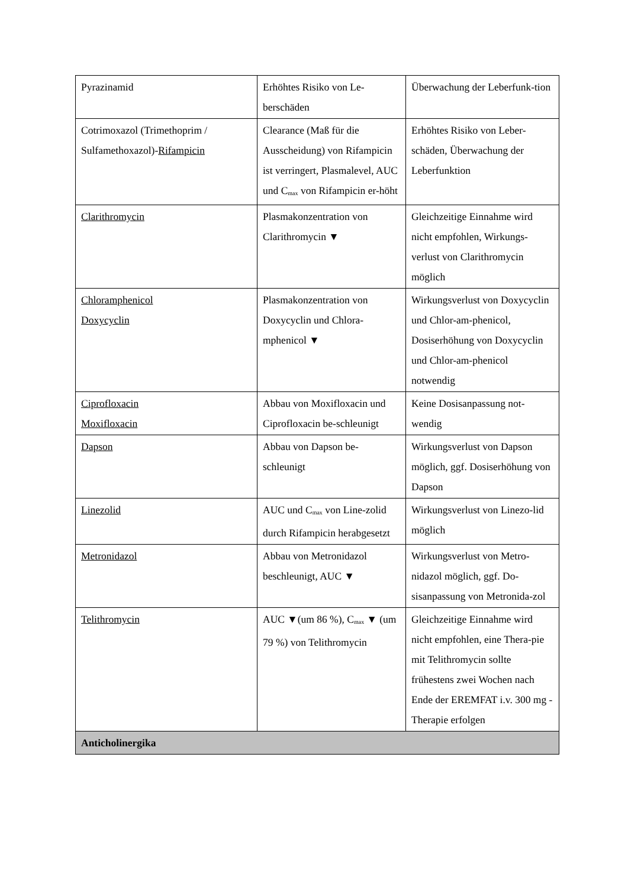| Pyrazinamid | Erhöhtes Risiko von Le-berschäden | Überwachung der Leberfunk-tion |
| Cotrimoxazol (Trimethoprim / Sulfamethoxazol)- Rifampicin | Clearance (Maß für die Ausscheidung) von Rifampicin ist verringert, Plasmalevel, AUC und C<sub>max</sub> von Rifampicin er-höht | Erhöhtes Risiko von Leber-schäden, Überwachung der Leberfunktion |
| Clarithromycin | Plasmakonzentration von Clarithromycin ▼ | Gleichzeitige Einnahme wird nicht empfohlen, Wirkungs-verlust von Clarithromycin möglich |
| Chloramphenicol Doxycyclin | Plasmakonzentration von Doxycyclin und Chlora-mphenicol ▼ | Wirkungsverlust von Doxycyclin und Chlor-am-phenicol, Dosiserhöhung von Doxycyclin und Chlor-am-phenicol notwendig |
| Ciprofloxacin Moxifloxacin | Abbau von Moxifloxacin und Ciprofloxacin be-schleunigt | Keine Dosisanpassung not-wendig |
| Dapson | Abbau von Dapson be-schleunigt | Wirkungsverlust von Dapson möglich, ggf. Dosiserhöhung von Dapson |
| Linezolid | AUC und C<sub>max</sub> von Line-zolid durch Rifampicin herabgesetzt | Wirkungsverlust von Linezo-lid möglich |
| Metronidazol | Abbau von Metronidazol beschleunigt, AUC ▼ | Wirkungsverlust von Metro-nidazol möglich, ggf. Do-sisanpassung von Metronida-zol |
| Telithromycin | AUC ▼(um 86 %), C<sub>max</sub> ▼ (um 79 %) von Telithromycin | Gleichzeitige Einnahme wird nicht empfohlen, eine Thera-pie mit Telithromycin sollte frühestens zwei Wochen nach Ende der EREMFAT i.v. 300 mg - Therapie erfolgen |
| Anticholinergika | | |